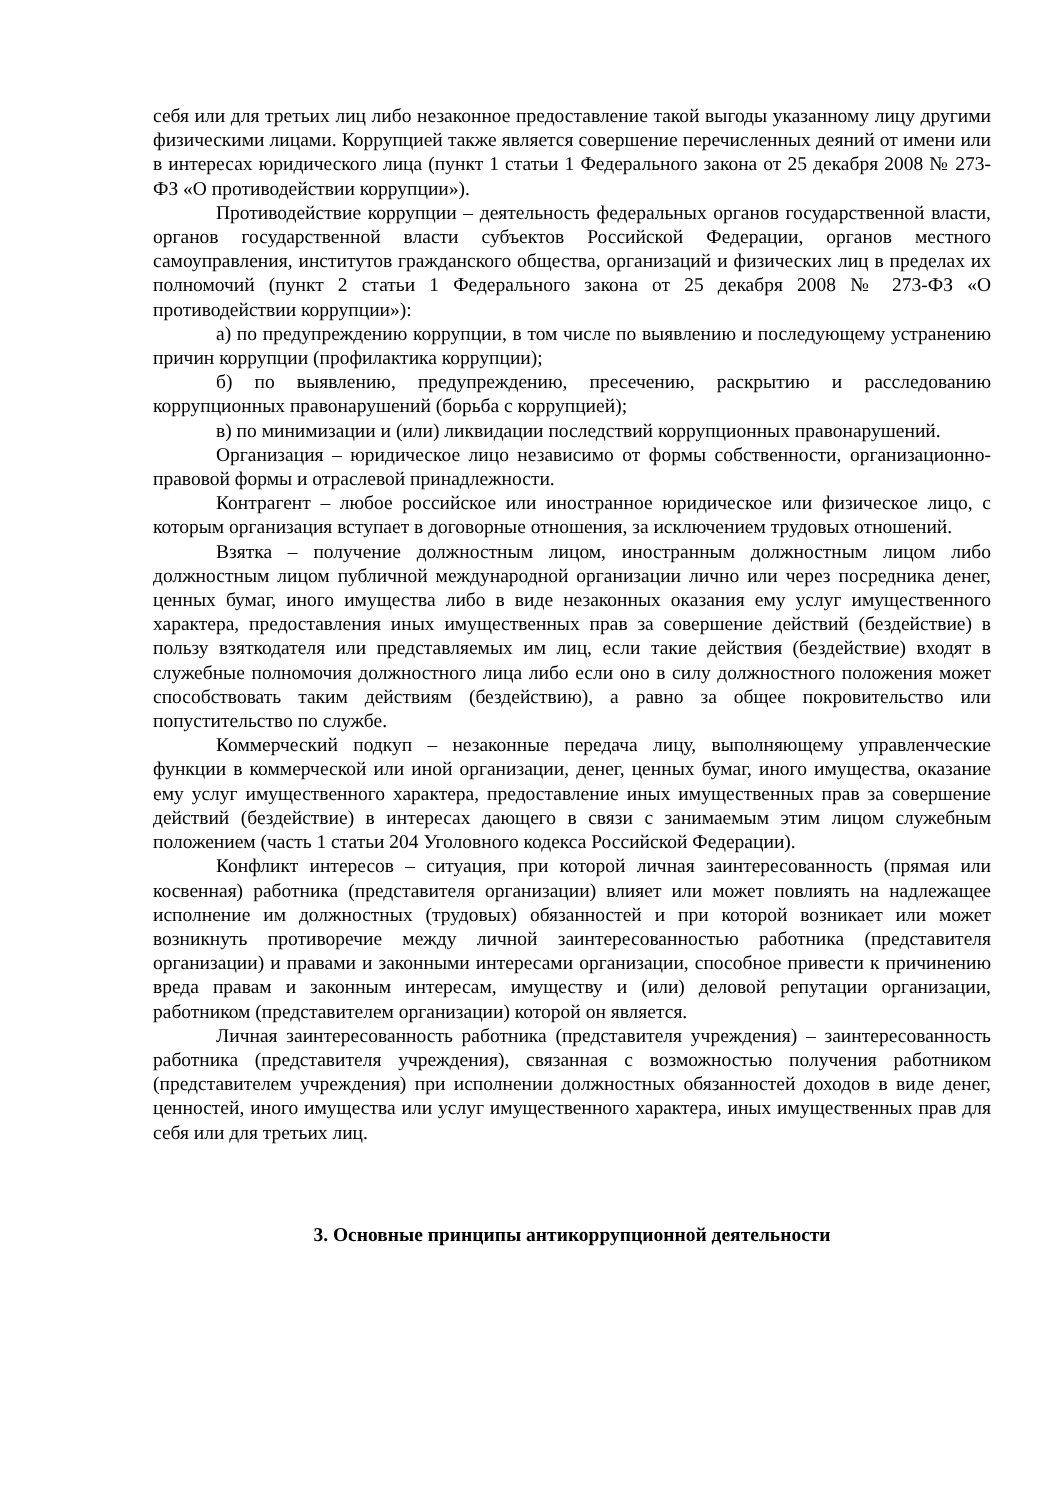себя или для третьих лиц либо незаконное предоставление такой выгоды указанному лицу другими физическими лицами. Коррупцией также является совершение перечисленных деяний от имени или в интересах юридического лица (пункт 1 статьи 1 Федерального закона от 25 декабря 2008 № 273-ФЗ «О противодействии коррупции»).
Противодействие коррупции – деятельность федеральных органов государственной власти, органов государственной власти субъектов Российской Федерации, органов местного самоуправления, институтов гражданского общества, организаций и физических лиц в пределах их полномочий (пункт 2 статьи 1 Федерального закона от 25 декабря 2008 № 273-ФЗ «О противодействии коррупции»):
а) по предупреждению коррупции, в том числе по выявлению и последующему устранению причин коррупции (профилактика коррупции);
б) по выявлению, предупреждению, пресечению, раскрытию и расследованию коррупционных правонарушений (борьба с коррупцией);
в) по минимизации и (или) ликвидации последствий коррупционных правонарушений.
Организация – юридическое лицо независимо от формы собственности, организационно-правовой формы и отраслевой принадлежности.
Контрагент – любое российское или иностранное юридическое или физическое лицо, с которым организация вступает в договорные отношения, за исключением трудовых отношений.
Взятка – получение должностным лицом, иностранным должностным лицом либо должностным лицом публичной международной организации лично или через посредника денег, ценных бумаг, иного имущества либо в виде незаконных оказания ему услуг имущественного характера, предоставления иных имущественных прав за совершение действий (бездействие) в пользу взяткодателя или представляемых им лиц, если такие действия (бездействие) входят в служебные полномочия должностного лица либо если оно в силу должностного положения может способствовать таким действиям (бездействию), а равно за общее покровительство или попустительство по службе.
Коммерческий подкуп – незаконные передача лицу, выполняющему управленческие функции в коммерческой или иной организации, денег, ценных бумаг, иного имущества, оказание ему услуг имущественного характера, предоставление иных имущественных прав за совершение действий (бездействие) в интересах дающего в связи с занимаемым этим лицом служебным положением (часть 1 статьи 204 Уголовного кодекса Российской Федерации).
Конфликт интересов – ситуация, при которой личная заинтересованность (прямая или косвенная) работника (представителя организации) влияет или может повлиять на надлежащее исполнение им должностных (трудовых) обязанностей и при которой возникает или может возникнуть противоречие между личной заинтересованностью работника (представителя организации) и правами и законными интересами организации, способное привести к причинению вреда правам и законным интересам, имуществу и (или) деловой репутации организации, работником (представителем организации) которой он является.
Личная заинтересованность работника (представителя учреждения) – заинтересованность работника (представителя учреждения), связанная с возможностью получения работником (представителем учреждения) при исполнении должностных обязанностей доходов в виде денег, ценностей, иного имущества или услуг имущественного характера, иных имущественных прав для себя или для третьих лиц.
3. Основные принципы антикоррупционной деятельности